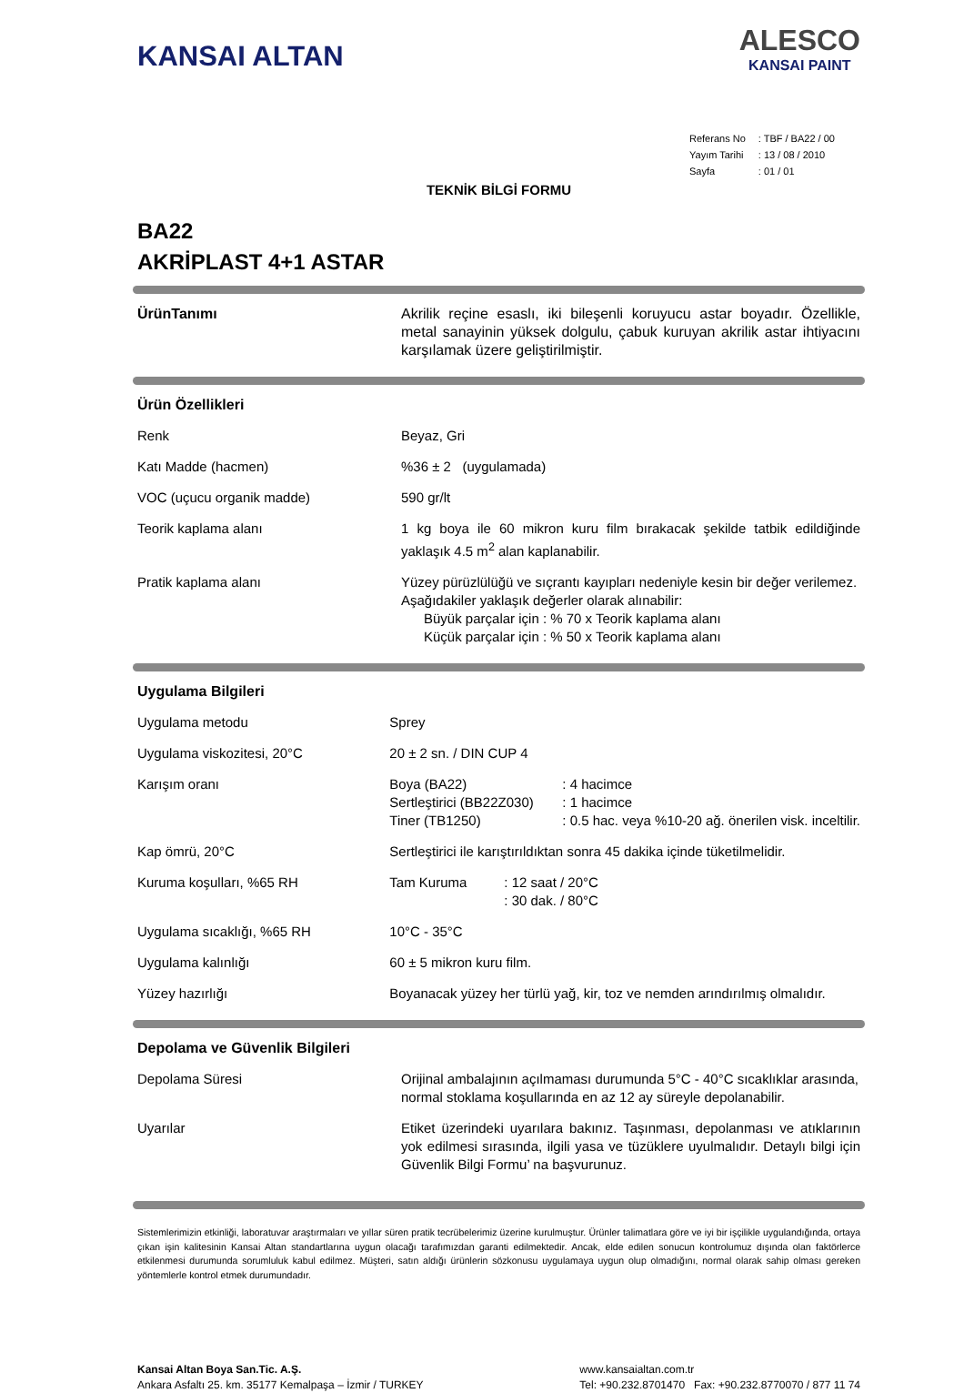KANSAI ALTAN
ALESCO
KANSAI PAINT
| Referans No | : TBF / BA22 / 00 |
| Yayım Tarihi | : 13 / 08 / 2010 |
| Sayfa | : 01 / 01 |
TEKNİK BİLGİ FORMU
BA22
AKRİPLAST 4+1 ASTAR
| ÜrünTanımı | Akrilik reçine esaslı, iki bileşenli koruyucu astar boyadır. Özellikle, metal sanayinin yüksek dolgulu, çabuk kuruyan akrilik astar ihtiyacını karşılamak üzere geliştirilmiştir. |
| Ürün Özellikleri | |
| Renk | Beyaz, Gri |
| Katı Madde (hacmen) | %36 ± 2 (uygulamada) |
| VOC (uçucu organik madde) | 590 gr/lt |
| Teorik kaplama alanı | 1 kg boya ile 60 mikron kuru film bırakacak şekilde tatbik edildiğinde yaklaşık 4.5 m<sup>2</sup> alan kaplanabilir. |
| Pratik kaplama alanı | Yüzey pürüzlülüğü ve sıçrantı kayıpları nedeniyle kesin bir değer verilemez. Aşağıdakiler yaklaşık değerler olarak alınabilir: Büyük parçalar için : % 70 x Teorik kaplama alanı Küçük parçalar için : % 50 x Teorik kaplama alanı |
| Uygulama Bilgileri | |
| Uygulama metodu | Sprey |
| Uygulama viskozitesi, 20°C | 20 ± 2 sn. / DIN CUP 4 |
| Karışım oranı | Boya (BA22) : 4 hacimce Sertleştirici (BB22Z030) : 1 hacimce Tiner (TB1250) : 0.5 hac. veya %10-20 ağ. önerilen visk. inceltilir. |
| Kap ömrü, 20°C | Sertleştirici ile karıştırıldıktan sonra 45 dakika içinde tüketilmelidir. |
| Kuruma koşulları, %65 RH | Tam Kuruma : 12 saat / 20°C : 30 dak. / 80°C |
| Uygulama sıcaklığı, %65 RH | 10°C - 35°C |
| Uygulama kalınlığı | 60 ± 5 mikron kuru film. |
| Yüzey hazırlığı | Boyanacak yüzey her türlü yağ, kir, toz ve nemden arındırılmış olmalıdır. |
| Depolama ve Güvenlik Bilgileri | |
| Depolama Süresi | Orijinal ambalajının açılmaması durumunda 5°C - 40°C sıcaklıklar arasında, normal stoklama koşullarında en az 12 ay süreyle depolanabilir. |
| Uyarılar | Etiket üzerindeki uyarılara bakınız. Taşınması, depolanması ve atıklarının yok edilmesi sırasında, ilgili yasa ve tüzüklere uyulmalıdır. Detaylı bilgi için Güvenlik Bilgi Formu’ na başvurunuz. |
Sistemlerimizin etkinliği, laboratuvar araştırmaları ve yıllar süren pratik tecrübelerimiz üzerine kurulmuştur. Ürünler talimatlara göre ve iyi bir işçilikle uygulandığında, ortaya çıkan işin kalitesinin Kansai Altan standartlarına uygun olacağı tarafımızdan garanti edilmektedir. Ancak, elde edilen sonucun kontrolumuz dışında olan faktörlerce etkilenmesi durumunda sorumluluk kabul edilmez. Müşteri, satın aldığı ürünlerin sözkonusu uygulamaya uygun olup olmadığını, normal olarak sahip olması gereken yöntemlerle kontrol etmek durumundadır.
Kansai Altan Boya San.Tic. A.Ş.
Ankara Asfaltı 25. km. 35177 Kemalpaşa – İzmir / TURKEY
www.kansaialtan.com.tr
Tel: +90.232.8701470 Fax: +90.232.8770070 / 877 11 74